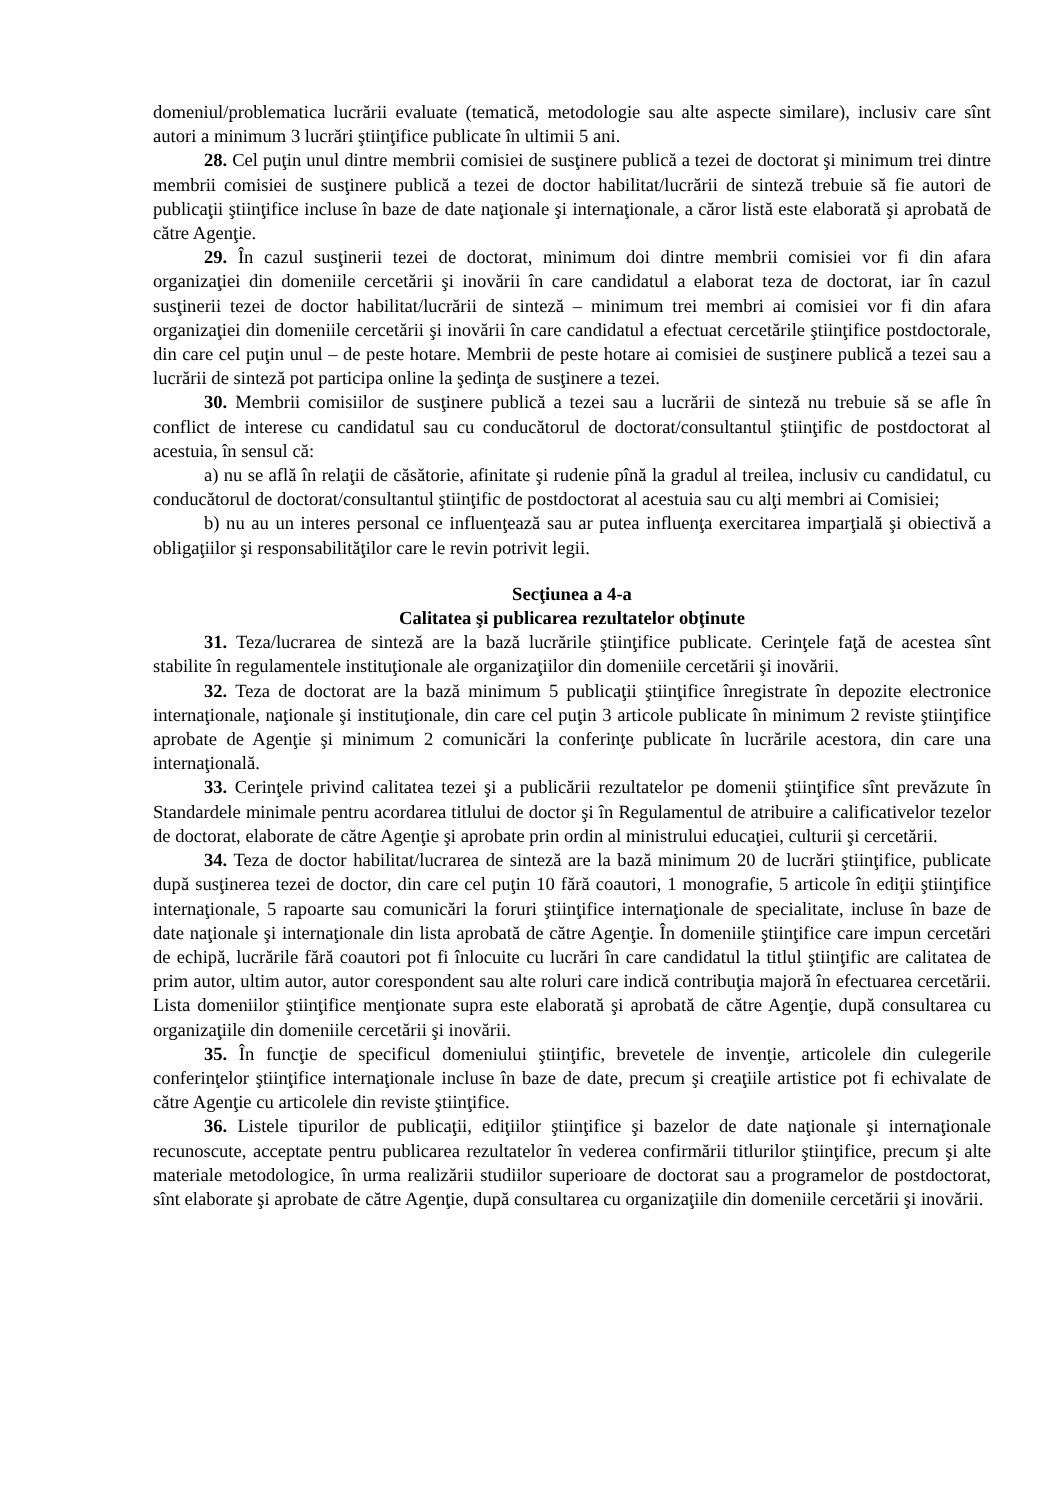domeniul/problematica lucrării evaluate (tematică, metodologie sau alte aspecte similare), inclusiv care sînt autori a minimum 3 lucrări ştiinţifice publicate în ultimii 5 ani.
28. Cel puţin unul dintre membrii comisiei de susţinere publică a tezei de doctorat şi minimum trei dintre membrii comisiei de susţinere publică a tezei de doctor habilitat/lucrării de sinteză trebuie să fie autori de publicaţii ştiinţifice incluse în baze de date naţionale şi internaţionale, a căror listă este elaborată şi aprobată de către Agenţie.
29. În cazul susţinerii tezei de doctorat, minimum doi dintre membrii comisiei vor fi din afara organizaţiei din domeniile cercetării şi inovării în care candidatul a elaborat teza de doctorat, iar în cazul susţinerii tezei de doctor habilitat/lucrării de sinteză – minimum trei membri ai comisiei vor fi din afara organizaţiei din domeniile cercetării şi inovării în care candidatul a efectuat cercetările ştiinţifice postdoctorale, din care cel puţin unul – de peste hotare. Membrii de peste hotare ai comisiei de susţinere publică a tezei sau a lucrării de sinteză pot participa online la şedinţa de susţinere a tezei.
30. Membrii comisiilor de susţinere publică a tezei sau a lucrării de sinteză nu trebuie să se afle în conflict de interese cu candidatul sau cu conducătorul de doctorat/consultantul ştiinţific de postdoctorat al acestuia, în sensul că:
a) nu se află în relaţii de căsătorie, afinitate şi rudenie pînă la gradul al treilea, inclusiv cu candidatul, cu conducătorul de doctorat/consultantul ştiinţific de postdoctorat al acestuia sau cu alţi membri ai Comisiei;
b) nu au un interes personal ce influenţează sau ar putea influenţa exercitarea imparţială şi obiectivă a obligaţiilor şi responsabilităţilor care le revin potrivit legii.
Secţiunea a 4-a
Calitatea şi publicarea rezultatelor obţinute
31. Teza/lucrarea de sinteză are la bază lucrările ştiinţifice publicate. Cerinţele faţă de acestea sînt stabilite în regulamentele instituţionale ale organizaţiilor din domeniile cercetării şi inovării.
32. Teza de doctorat are la bază minimum 5 publicaţii ştiinţifice înregistrate în depozite electronice internaţionale, naţionale şi instituţionale, din care cel puţin 3 articole publicate în minimum 2 reviste ştiinţifice aprobate de Agenţie şi minimum 2 comunicări la conferinţe publicate în lucrările acestora, din care una internaţională.
33. Cerinţele privind calitatea tezei şi a publicării rezultatelor pe domenii ştiinţifice sînt prevăzute în Standardele minimale pentru acordarea titlului de doctor şi în Regulamentul de atribuire a calificativelor tezelor de doctorat, elaborate de către Agenţie şi aprobate prin ordin al ministrului educaţiei, culturii şi cercetării.
34. Teza de doctor habilitat/lucrarea de sinteză are la bază minimum 20 de lucrări ştiinţifice, publicate după susţinerea tezei de doctor, din care cel puţin 10 fără coautori, 1 monografie, 5 articole în ediţii ştiinţifice internaţionale, 5 rapoarte sau comunicări la foruri ştiinţifice internaţionale de specialitate, incluse în baze de date naţionale şi internaţionale din lista aprobată de către Agenţie. În domeniile ştiinţifice care impun cercetări de echipă, lucrările fără coautori pot fi înlocuite cu lucrări în care candidatul la titlul ştiinţific are calitatea de prim autor, ultim autor, autor corespondent sau alte roluri care indică contribuţia majoră în efectuarea cercetării. Lista domeniilor ştiinţifice menţionate supra este elaborată şi aprobată de către Agenţie, după consultarea cu organizaţiile din domeniile cercetării şi inovării.
35. În funcţie de specificul domeniului ştiinţific, brevetele de invenţie, articolele din culegerile conferinţelor ştiinţifice internaţionale incluse în baze de date, precum şi creaţiile artistice pot fi echivalate de către Agenţie cu articolele din reviste ştiinţifice.
36. Listele tipurilor de publicaţii, ediţiilor ştiinţifice şi bazelor de date naţionale şi internaţionale recunoscute, acceptate pentru publicarea rezultatelor în vederea confirmării titlurilor ştiinţifice, precum şi alte materiale metodologice, în urma realizării studiilor superioare de doctorat sau a programelor de postdoctorat, sînt elaborate şi aprobate de către Agenţie, după consultarea cu organizaţiile din domeniile cercetării şi inovării.